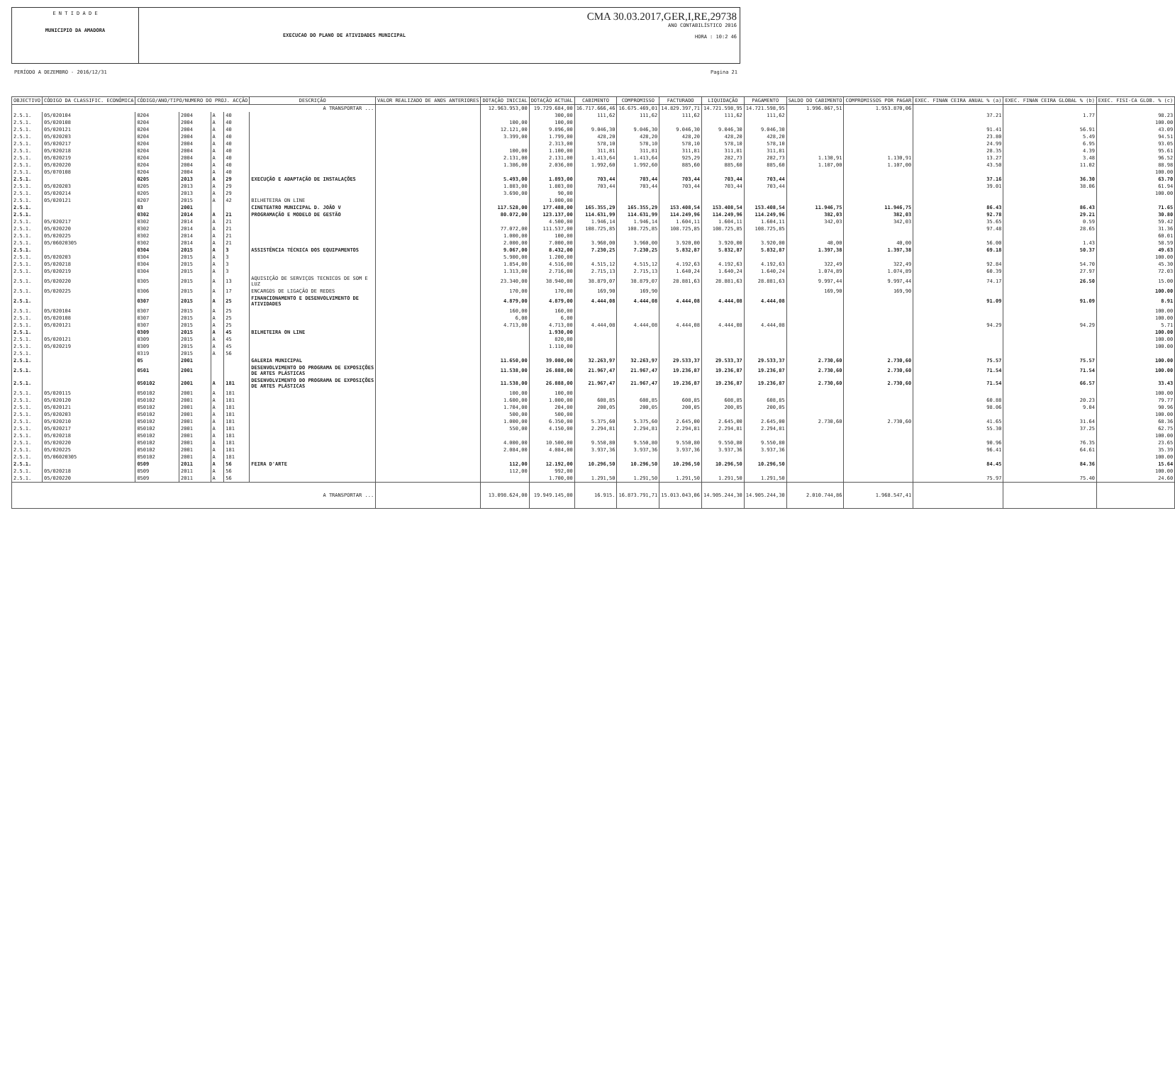E N T I D A D E
MUNICIPIO DA AMADORA
EXECUCAO DO PLANO DE ATIVIDADES MUNICIPAL
CMA 30.03.2017,GER,I,RE,29738
ANO CONTABILÍSTICO 2016
HORA : 10:2 46
PERÍODO A DEZEMBRO - 2016/12/31 Pagina 21
| OBJECTIVO | CÓDIGO DA CLASSIFIC. ECONÓMICA | CÓDIGO/ANO/TIPO/NUMERO DO PROJ. ACÇÃO | | | | DESCRIÇÃO | VALOR REALIZADO DE ANOS ANTERIORES | DOTAÇÃO INICIAL | DOTAÇÃO ACTUAL | CABIMENTO | COMPROMISSO | FACTURADO | LIQUIDAÇÃO | PAGAMENTO | SALDO DO CABIMENTO | COMPROMISSOS POR PAGAR | EXEC. FINAN CEIRA ANUAL % (a) | EXEC. FINAN CEIRA GLOBAL % (b) | EXEC. FISI-CA GLOB. % (c) |
| --- | --- | --- | --- | --- | --- | --- | --- | --- | --- | --- | --- | --- | --- | --- | --- | --- | --- | --- | --- |
| A TRANSPORTAR ... | | | | | | | | 12.963.953,00 | 19.729.684,00 | 16.717.666,46 | 16.675.469,01 | 14.829.397,71 | 14.721.598,95 | 14.721.598,95 | 1.996.067,51 | 1.953.870,06 | | | |
| 2.5.1. | 05/020104 | 0204 | 2004 | A | 40 | | | | 300,00 | 111,62 | 111,62 | 111,62 | 111,62 | 111,62 | | | 37.21 | 1.77 | 98.23 |
| 2.5.1. | 05/020108 | 0204 | 2004 | A | 40 | | | 100,00 | 100,00 | | | | | | | | | | 100.00 |
| 2.5.1. | 05/020121 | 0204 | 2004 | A | 40 | | | 12.121,00 | 9.896,00 | 9.046,30 | 9.046,30 | 9.046,30 | 9.046,30 | 9.046,30 | | | 91.41 | 56.91 | 43.09 |
| 2.5.1. | 05/020203 | 0204 | 2004 | A | 40 | | | 3.399,00 | 1.799,00 | 428,20 | 428,20 | 428,20 | 428,20 | 428,20 | | | 23.80 | 5.49 | 94.51 |
| 2.5.1. | 05/020217 | 0204 | 2004 | A | 40 | | | | 2.313,00 | 578,10 | 578,10 | 578,10 | 578,10 | 578,10 | | | 24.99 | 6.95 | 93.05 |
| 2.5.1. | 05/020218 | 0204 | 2004 | A | 40 | | | 100,00 | 1.100,00 | 311,81 | 311,81 | 311,81 | 311,81 | 311,81 | | | 28.35 | 4.39 | 95.61 |
| 2.5.1. | 05/020219 | 0204 | 2004 | A | 40 | | | 2.131,00 | 2.131,00 | 1.413,64 | 1.413,64 | 925,29 | 282,73 | 282,73 | 1.130,91 | 1.130,91 | 13.27 | 3.48 | 96.52 |
| 2.5.1. | 05/020220 | 0204 | 2004 | A | 40 | | | 1.386,00 | 2.036,00 | 1.992,60 | 1.992,60 | 885,60 | 885,60 | 885,60 | 1.107,00 | 1.107,00 | 43.50 | 11.02 | 88.98 |
| 2.5.1. | 05/070108 | 0204 | 2004 | A | 40 | | | | | | | | | | | | | | 100.00 |
| 2.5.1. | | 0205 | 2013 | A | 29 | EXECUÇÃO E ADAPTAÇÃO DE INSTALAÇÕES | | 5.493,00 | 1.893,00 | 703,44 | 703,44 | 703,44 | 703,44 | 703,44 | | | 37.16 | 36.30 | 63.70 |
| 2.5.1. | 05/020203 | 0205 | 2013 | A | 29 | | | 1.803,00 | 1.803,00 | 703,44 | 703,44 | 703,44 | 703,44 | 703,44 | | | 39.01 | 38.06 | 61.94 |
| 2.5.1. | 05/020214 | 0205 | 2013 | A | 29 | | | 3.690,00 | 90,00 | | | | | | | | | | 100.00 |
| 2.5.1. | 05/020121 | 0207 | 2015 | A | 42 | BILHETEIRA ON LINE | | | 1.000,00 | | | | | | | | | | |
| 2.5.1. | | 03 | 2001 | | | CINETEATRO MUNICIPAL D. JOÃO V | | 117.528,00 | 177.488,00 | 165.355,29 | 165.355,29 | 153.408,54 | 153.408,54 | 153.408,54 | 11.946,75 | 11.946,75 | 86.43 | 86.43 | 71.65 |
| 2.5.1. | | 0302 | 2014 | A | 21 | PROGRAMAÇÃO E MODELO DE GESTÃO | | 80.072,00 | 123.137,00 | 114.631,99 | 114.631,99 | 114.249,96 | 114.249,96 | 114.249,96 | 382,03 | 382,03 | 92.78 | 29.21 | 30.80 |
| 2.5.1. | 05/020217 | 0302 | 2014 | A | 21 | | | | 4.500,00 | 1.946,14 | 1.946,14 | 1.604,11 | 1.604,11 | 1.604,11 | 342,03 | 342,03 | 35.65 | 0.59 | 59.42 |
| 2.5.1. | 05/020220 | 0302 | 2014 | A | 21 | | | 77.072,00 | 111.537,00 | 108.725,85 | 108.725,85 | 108.725,85 | 108.725,85 | 108.725,85 | | | 97.48 | 28.65 | 31.36 |
| 2.5.1. | 05/020225 | 0302 | 2014 | A | 21 | | | 1.000,00 | 100,00 | | | | | | | | | | 60.01 |
| 2.5.1. | 05/06020305 | 0302 | 2014 | A | 21 | | | 2.000,00 | 7.000,00 | 3.960,00 | 3.960,00 | 3.920,00 | 3.920,00 | 3.920,00 | 40,00 | 40,00 | 56.00 | 1.43 | 58.59 |
| 2.5.1. | | 0304 | 2015 | A | 3 | ASSISTÊNCIA TÉCNICA DOS EQUIPAMENTOS | | 9.067,00 | 8.432,00 | 7.230,25 | 7.230,25 | 5.832,87 | 5.832,87 | 5.832,87 | 1.397,38 | 1.397,38 | 69.18 | 50.37 | 49.63 |
| 2.5.1. | 05/020203 | 0304 | 2015 | A | 3 | | | 5.900,00 | 1.200,00 | | | | | | | | | | 100.00 |
| 2.5.1. | 05/020218 | 0304 | 2015 | A | 3 | | | 1.854,00 | 4.516,00 | 4.515,12 | 4.515,12 | 4.192,63 | 4.192,63 | 4.192,63 | 322,49 | 322,49 | 92.84 | 54.70 | 45.30 |
| 2.5.1. | 05/020219 | 0304 | 2015 | A | 3 | | | 1.313,00 | 2.716,00 | 2.715,13 | 2.715,13 | 1.640,24 | 1.640,24 | 1.640,24 | 1.074,89 | 1.074,89 | 60.39 | 27.97 | 72.03 |
| 2.5.1. | 05/020220 | 0305 | 2015 | A | 13 | AQUISIÇÃO DE SERVIÇOS TECNICOS DE SOM E LUZ | | 23.340,00 | 38.940,00 | 38.879,07 | 38.879,07 | 28.881,63 | 28.881,63 | 28.881,63 | 9.997,44 | 9.997,44 | 74.17 | 26.50 | 15.00 |
| 2.5.1. | 05/020225 | 0306 | 2015 | A | 17 | ENCARGOS DE LIGAÇÃO DE REDES | | 170,00 | 170,00 | 169,90 | 169,90 | | | | 169,90 | 169,90 | | | 100.00 |
| 2.5.1. | | 0307 | 2015 | A | 25 | FINANCIONAMENTO E DESENVOLVIMENTO DE ATIVIDADES | | 4.879,00 | 4.879,00 | 4.444,08 | 4.444,08 | 4.444,08 | 4.444,08 | 4.444,08 | | | 91.09 | 91.09 | 8.91 |
| 2.5.1. | 05/020104 | 0307 | 2015 | A | 25 | | | 160,00 | 160,00 | | | | | | | | | | 100.00 |
| 2.5.1. | 05/020108 | 0307 | 2015 | A | 25 | | | 6,00 | 6,00 | | | | | | | | | | 100.00 |
| 2.5.1. | 05/020121 | 0307 | 2015 | A | 25 | | | 4.713,00 | 4.713,00 | 4.444,08 | 4.444,08 | 4.444,08 | 4.444,08 | 4.444,08 | | | 94.29 | 94.29 | 5.71 |
| 2.5.1. | | 0309 | 2015 | A | 45 | BILHETEIRA ON LINE | | | 1.930,00 | | | | | | | | | | 100.00 |
| 2.5.1. | 05/020121 | 0309 | 2015 | A | 45 | | | | 820,00 | | | | | | | | | | 100.00 |
| 2.5.1. | 05/020219 | 0309 | 2015 | A | 45 | | | | 1.110,00 | | | | | | | | | | 100.00 |
| 2.5.1. | | 0319 | 2015 | A | 56 | | | | | | | | | | | | | | |
| 2.5.1. | | 05 | 2001 | | | GALERIA MUNICIPAL | | 11.650,00 | 39.080,00 | 32.263,97 | 32.263,97 | 29.533,37 | 29.533,37 | 29.533,37 | 2.730,60 | 2.730,60 | 75.57 | 75.57 | 100.00 |
| 2.5.1. | | 0501 | 2001 | | | DESENVOLVIMENTO DO PROGRAMA DE EXPOSIÇÕES DE ARTES PLÁSTICAS | | 11.538,00 | 26.888,00 | 21.967,47 | 21.967,47 | 19.236,87 | 19.236,87 | 19.236,87 | 2.730,60 | 2.730,60 | 71.54 | 71.54 | 100.00 |
| 2.5.1. | | 050102 | 2001 | A | 181 | DESENVOLVIMENTO DO PROGRAMA DE EXPOSIÇÕES DE ARTES PLÁSTICAS | | 11.538,00 | 26.888,00 | 21.967,47 | 21.967,47 | 19.236,87 | 19.236,87 | 19.236,87 | 2.730,60 | 2.730,60 | 71.54 | 66.57 | 33.43 |
| 2.5.1. | 05/020115 | 050102 | 2001 | A | 181 | | | 100,00 | 100,00 | | | | | | | | | | 100.00 |
| 2.5.1. | 05/020120 | 050102 | 2001 | A | 181 | | | 1.600,00 | 1.000,00 | 608,85 | 608,85 | 608,85 | 608,85 | 608,85 | | | 60.88 | 20.23 | 79.77 |
| 2.5.1. | 05/020121 | 050102 | 2001 | A | 181 | | | 1.704,00 | 204,00 | 200,05 | 200,05 | 200,05 | 200,05 | 200,05 | | | 98.06 | 9.04 | 90.96 |
| 2.5.1. | 05/020203 | 050102 | 2001 | A | 181 | | | 500,00 | 500,00 | | | | | | | | | | 100.00 |
| 2.5.1. | 05/020210 | 050102 | 2001 | A | 181 | | | 1.000,00 | 6.350,00 | 5.375,60 | 5.375,60 | 2.645,00 | 2.645,00 | 2.645,00 | 2.730,60 | 2.730,60 | 41.65 | 31.64 | 68.36 |
| 2.5.1. | 05/020217 | 050102 | 2001 | A | 181 | | | 550,00 | 4.150,00 | 2.294,81 | 2.294,81 | 2.294,81 | 2.294,81 | 2.294,81 | | | 55.30 | 37.25 | 62.75 |
| 2.5.1. | 05/020218 | 050102 | 2001 | A | 181 | | | | | | | | | | | | | | 100.00 |
| 2.5.1. | 05/020220 | 050102 | 2001 | A | 181 | | | 4.000,00 | 10.500,00 | 9.550,80 | 9.550,80 | 9.550,80 | 9.550,80 | 9.550,80 | | | 90.96 | 76.35 | 23.65 |
| 2.5.1. | 05/020225 | 050102 | 2001 | A | 181 | | | 2.084,00 | 4.084,00 | 3.937,36 | 3.937,36 | 3.937,36 | 3.937,36 | 3.937,36 | | | 96.41 | 64.61 | 35.39 |
| 2.5.1. | 05/06020305 | 050102 | 2001 | A | 181 | | | | | | | | | | | | | | 100.00 |
| 2.5.1. | | 0509 | 2011 | A | 56 | FEIRA D'ARTE | | 112,00 | 12.192,00 | 10.296,50 | 10.296,50 | 10.296,50 | 10.296,50 | 10.296,50 | | | 84.45 | 84.36 | 15.64 |
| 2.5.1. | 05/020218 | 0509 | 2011 | A | 56 | | | 112,00 | 992,00 | | | | | | | | | | 100.00 |
| 2.5.1. | 05/020220 | 0509 | 2011 | A | 56 | | | | 1.700,00 | 1.291,50 | 1.291,50 | 1.291,50 | 1.291,50 | 1.291,50 | | | 75.97 | 75.40 | 24.60 |
| A TRANSPORTAR ... | | | | | | | | 13.098.624,00 | 19.949.145,00 | 16.915. | 16.873.791,71 | 15.013.043,06 | 14.905.244,30 | 14.905.244,30 | 2.010.744,86 | 1.968.547,41 | | | |